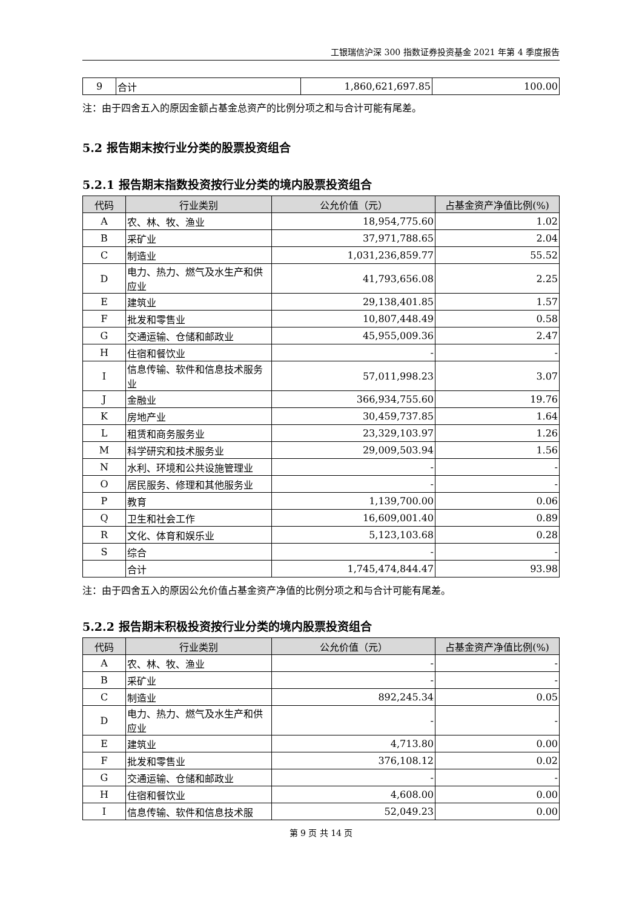工银瑞信沪深 300 指数证券投资基金 2021 年第 4 季度报告
| 9 | 合计 | 1,860,621,697.85 | 100.00 |
注：由于四舍五入的原因金额占基金总资产的比例分项之和与合计可能有尾差。
5.2 报告期末按行业分类的股票投资组合
5.2.1 报告期末指数投资按行业分类的境内股票投资组合
| 代码 | 行业类别 | 公允价值（元） | 占基金资产净值比例(%) |
| --- | --- | --- | --- |
| A | 农、林、牧、渔业 | 18,954,775.60 | 1.02 |
| B | 采矿业 | 37,971,788.65 | 2.04 |
| C | 制造业 | 1,031,236,859.77 | 55.52 |
| D | 电力、热力、燃气及水生产和供应业 | 41,793,656.08 | 2.25 |
| E | 建筑业 | 29,138,401.85 | 1.57 |
| F | 批发和零售业 | 10,807,448.49 | 0.58 |
| G | 交通运输、仓储和邮政业 | 45,955,009.36 | 2.47 |
| H | 住宿和餐饮业 | - | - |
| I | 信息传输、软件和信息技术服务业 | 57,011,998.23 | 3.07 |
| J | 金融业 | 366,934,755.60 | 19.76 |
| K | 房地产业 | 30,459,737.85 | 1.64 |
| L | 租赁和商务服务业 | 23,329,103.97 | 1.26 |
| M | 科学研究和技术服务业 | 29,009,503.94 | 1.56 |
| N | 水利、环境和公共设施管理业 | - | - |
| O | 居民服务、修理和其他服务业 | - | - |
| P | 教育 | 1,139,700.00 | 0.06 |
| Q | 卫生和社会工作 | 16,609,001.40 | 0.89 |
| R | 文化、体育和娱乐业 | 5,123,103.68 | 0.28 |
| S | 综合 | - | - |
| | 合计 | 1,745,474,844.47 | 93.98 |
注：由于四舍五入的原因公允价值占基金资产净值的比例分项之和与合计可能有尾差。
5.2.2 报告期末积极投资按行业分类的境内股票投资组合
| 代码 | 行业类别 | 公允价值（元） | 占基金资产净值比例(%) |
| --- | --- | --- | --- |
| A | 农、林、牧、渔业 | - | - |
| B | 采矿业 | - | - |
| C | 制造业 | 892,245.34 | 0.05 |
| D | 电力、热力、燃气及水生产和供应业 | - | - |
| E | 建筑业 | 4,713.80 | 0.00 |
| F | 批发和零售业 | 376,108.12 | 0.02 |
| G | 交通运输、仓储和邮政业 | - | - |
| H | 住宿和餐饮业 | 4,608.00 | 0.00 |
| I | 信息传输、软件和信息技术服 | 52,049.23 | 0.00 |
第 9 页 共 14 页